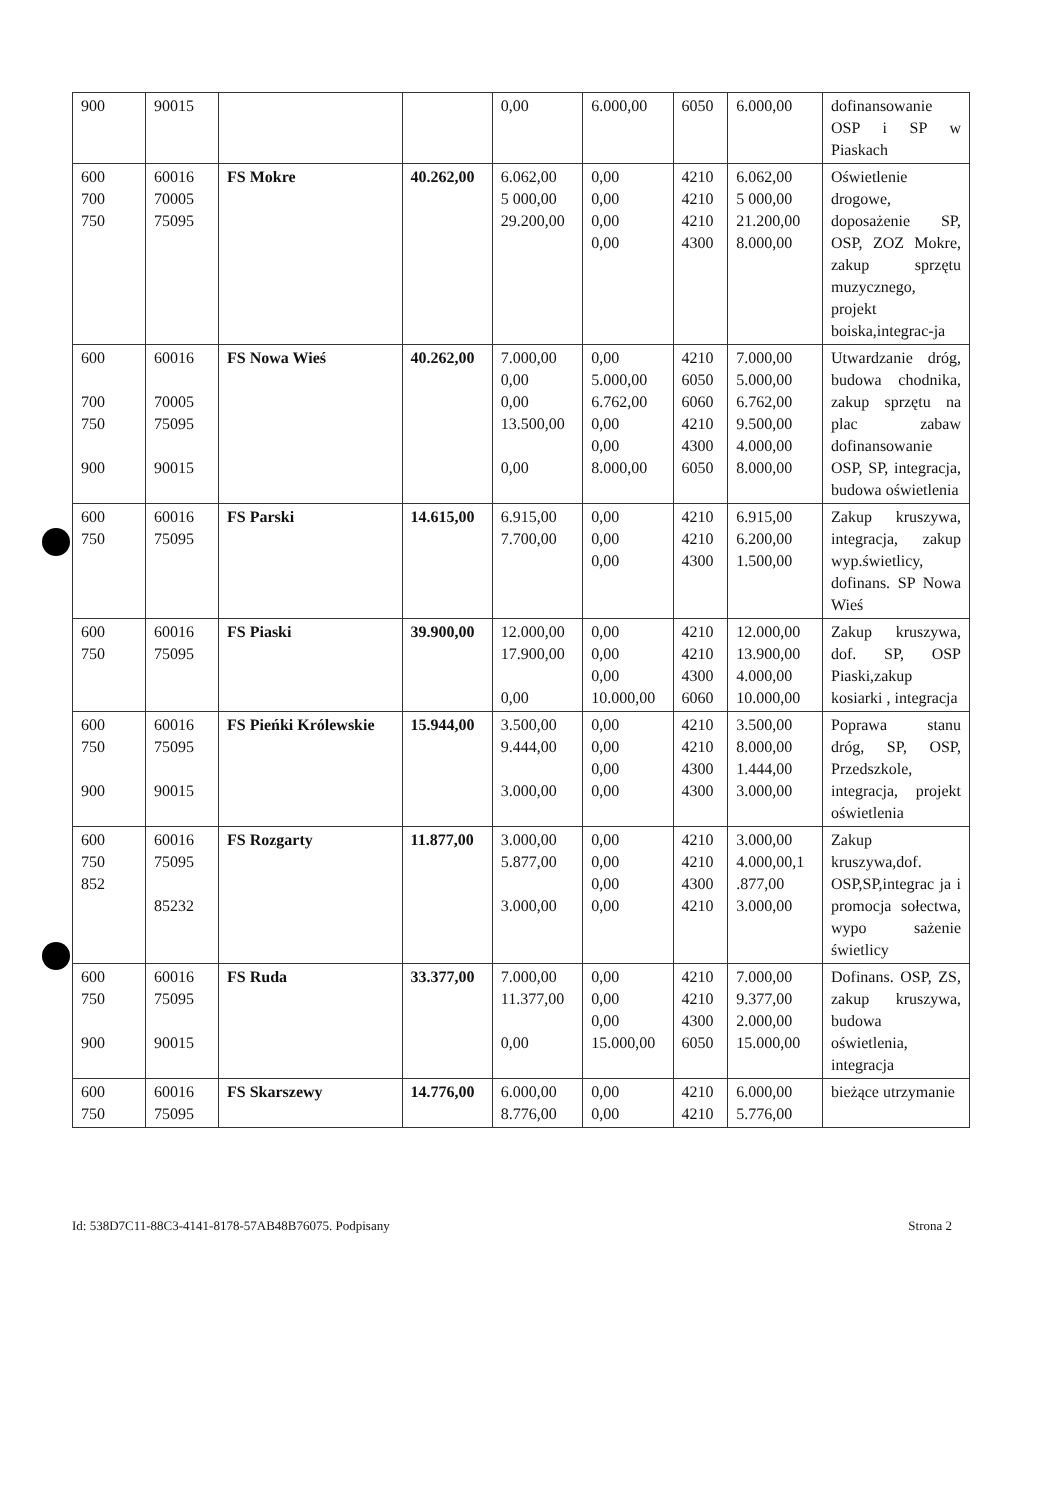| 900 | 90015 | | | 0,00 | 6.000,00 | 6050 | 6.000,00 | dofinansowanie OSP i SP w Piaskach |
| 600 700 750 | 60016 70005 75095 | FS Mokre | 40.262,00 | 6.062,00 5 000,00 29.200,00 | 0,00 0,00 0,00 0,00 | 4210 4210 4210 4300 | 6.062,00 5 000,00 21.200,00 8.000,00 | Oświetlenie drogowe, doposażenie SP, OSP, ZOZ Mokre, zakup sprzętu muzycznego, projekt boiska,integrac-ja |
| 600 700 750 900 | 60016 70005 75095 90015 | FS Nowa Wieś | 40.262,00 | 7.000,00 0,00 0,00 13.500,00 0,00 | 0,00 5.000,00 6.762,00 0,00 0,00 8.000,00 | 4210 6050 6060 4210 4300 6050 | 7.000,00 5.000,00 6.762,00 9.500,00 4.000,00 8.000,00 | Utwardzanie dróg, budowa chodnika, zakup sprzętu na plac zabaw dofinansowanie OSP, SP, integracja, budowa oświetlenia |
| 600 750 | 60016 75095 | FS Parski | 14.615,00 | 6.915,00 7.700,00 | 0,00 0,00 0,00 | 4210 4210 4300 | 6.915,00 6.200,00 1.500,00 | Zakup kruszywa, integracja, zakup wyp.świetlicy, dofinans. SP Nowa Wieś |
| 600 750 | 60016 75095 | FS Piaski | 39.900,00 | 12.000,00 17.900,00 0,00 | 0,00 0,00 0,00 10.000,00 | 4210 4210 4300 6060 | 12.000,00 13.900,00 4.000,00 10.000,00 | Zakup kruszywa, dof. SP, OSP Piaski,zakup kosiarki , integracja |
| 600 750 900 | 60016 75095 90015 | FS Pieńki Królewskie | 15.944,00 | 3.500,00 9.444,00 3.000,00 | 0,00 0,00 0,00 0,00 | 4210 4210 4300 4300 | 3.500,00 8.000,00 1.444,00 3.000,00 | Poprawa stanu dróg, SP, OSP, Przedszkole, integracja, projekt oświetlenia |
| 600 750 852 | 60016 75095 85232 | FS Rozgarty | 11.877,00 | 3.000,00 5.877,00 3.000,00 | 0,00 0,00 0,00 0,00 | 4210 4210 4300 4210 | 3.000,00 4.000,00,1 .877,00 3.000,00 | Zakup kruszywa,dof. OSP,SP,integrac ja i promocja sołectwa, wypo sażenie świetlicy |
| 600 750 900 | 60016 75095 90015 | FS Ruda | 33.377,00 | 7.000,00 11.377,00 0,00 | 0,00 0,00 0,00 15.000,00 | 4210 4210 4300 6050 | 7.000,00 9.377,00 2.000,00 15.000,00 | Dofinans. OSP, ZS, zakup kruszywa, budowa oświetlenia, integracja |
| 600 750 | 60016 75095 | FS Skarszewy | 14.776,00 | 6.000,00 8.776,00 | 0,00 0,00 | 4210 4210 | 6.000,00 5.776,00 | bieżące utrzymanie |
Id: 538D7C11-88C3-4141-8178-57AB48B76075. Podpisany Strona 2